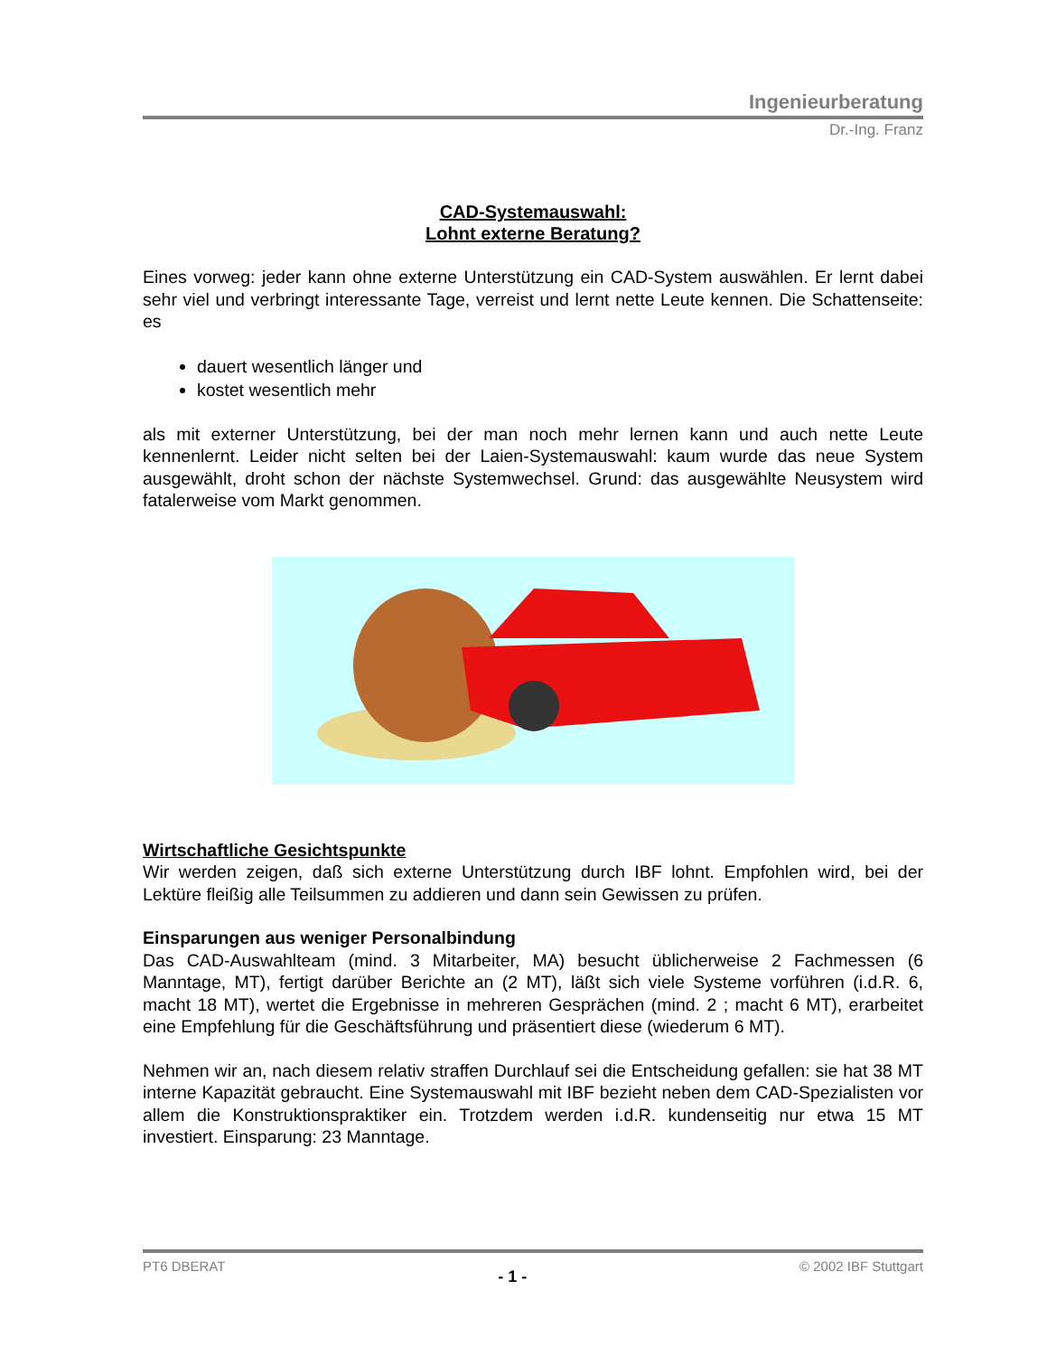Ingenieurberatung
Dr.-Ing. Franz
CAD-Systemauswahl:
Lohnt externe Beratung?
Eines vorweg: jeder kann ohne externe Unterstützung ein CAD-System auswählen. Er lernt dabei sehr viel und verbringt interessante Tage, verreist und lernt nette Leute kennen. Die Schattenseite: es
dauert wesentlich länger und
kostet wesentlich mehr
als mit externer Unterstützung, bei der man noch mehr lernen kann und auch nette Leute kennenlernt. Leider nicht selten bei der Laien-Systemauswahl: kaum wurde das neue System ausgewählt, droht schon der nächste Systemwechsel. Grund: das ausgewählte Neusystem wird fatalerweise vom Markt genommen.
Wirtschaftliche Gesichtspunkte
Wir werden zeigen, daß sich externe Unterstützung durch IBF lohnt. Empfohlen wird, bei der Lektüre fleißig alle Teilsummen zu addieren und dann sein Gewissen zu prüfen.
Einsparungen aus weniger Personalbindung
Das CAD-Auswahlteam (mind. 3 Mitarbeiter, MA) besucht üblicherweise 2 Fachmessen (6 Manntage, MT), fertigt darüber Berichte an (2 MT), läßt sich viele Systeme vorführen (i.d.R. 6, macht 18 MT), wertet die Ergebnisse in mehreren Gesprächen (mind. 2 ; macht 6 MT), erarbeitet eine Empfehlung für die Geschäftsführung und präsentiert diese (wiederum 6 MT).
Nehmen wir an, nach diesem relativ straffen Durchlauf sei die Entscheidung gefallen: sie hat 38 MT interne Kapazität gebraucht. Eine Systemauswahl mit IBF bezieht neben dem CAD-Spezialisten vor allem die Konstruktionspraktiker ein. Trotzdem werden i.d.R. kundenseitig nur etwa 15 MT investiert. Einsparung: 23 Manntage.
PT6 DBERAT - 1 - © 2002 IBF Stuttgart